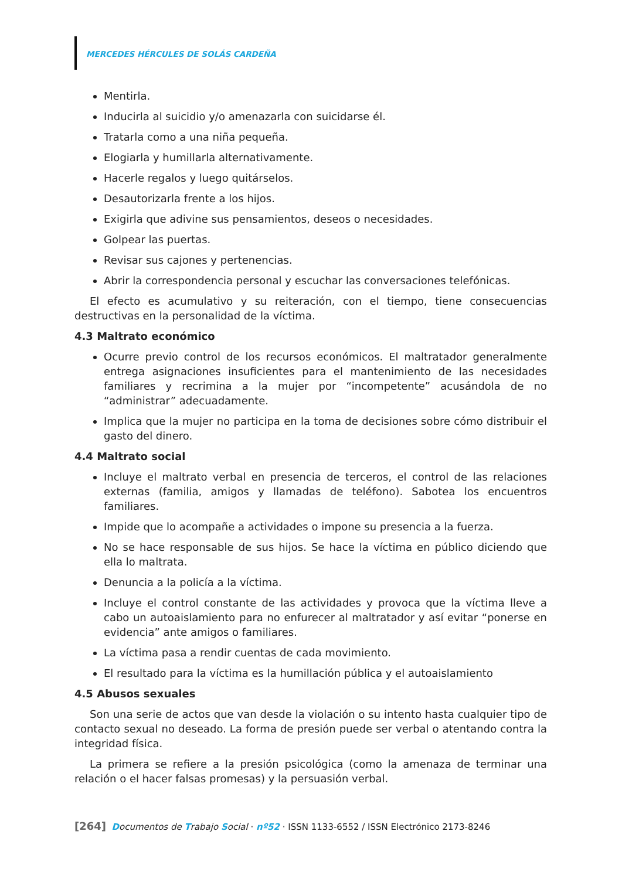MERCEDES HÉRCULES DE SOLÁS CARDEÑA
Mentirla.
Inducirla al suicidio y/o amenazarla con suicidarse él.
Tratarla como a una niña pequeña.
Elogiarla y humillarla alternativamente.
Hacerle regalos y luego quitárselos.
Desautorizarla frente a los hijos.
Exigirla que adivine sus pensamientos, deseos o necesidades.
Golpear las puertas.
Revisar sus cajones y pertenencias.
Abrir la correspondencia personal y escuchar las conversaciones telefónicas.
El efecto es acumulativo y su reiteración, con el tiempo, tiene consecuencias destructivas en la personalidad de la víctima.
4.3 Maltrato económico
Ocurre previo control de los recursos económicos. El maltratador generalmente entrega asignaciones insuficientes para el mantenimiento de las necesidades familiares y recrimina a la mujer por “incompetente” acusándola de no “administrar” adecuadamente.
Implica que la mujer no participa en la toma de decisiones sobre cómo distribuir el gasto del dinero.
4.4 Maltrato social
Incluye el maltrato verbal en presencia de terceros, el control de las relaciones externas (familia, amigos y llamadas de teléfono). Sabotea los encuentros familiares.
Impide que lo acompañe a actividades o impone su presencia a la fuerza.
No se hace responsable de sus hijos. Se hace la víctima en público diciendo que ella lo maltrata.
Denuncia a la policía a la víctima.
Incluye el control constante de las actividades y provoca que la víctima lleve a cabo un autoaislamiento para no enfurecer al maltratador y así evitar “ponerse en evidencia” ante amigos o familiares.
La víctima pasa a rendir cuentas de cada movimiento.
El resultado para la víctima es la humillación pública y el autoaislamiento
4.5 Abusos sexuales
Son una serie de actos que van desde la violación o su intento hasta cualquier tipo de contacto sexual no deseado. La forma de presión puede ser verbal o atentando contra la integridad física.
La primera se refiere a la presión psicológica (como la amenaza de terminar una relación o el hacer falsas promesas) y la persuasión verbal.
[264] Documentos de Trabajo Social · nº52 · ISSN 1133-6552 / ISSN Electrónico 2173-8246